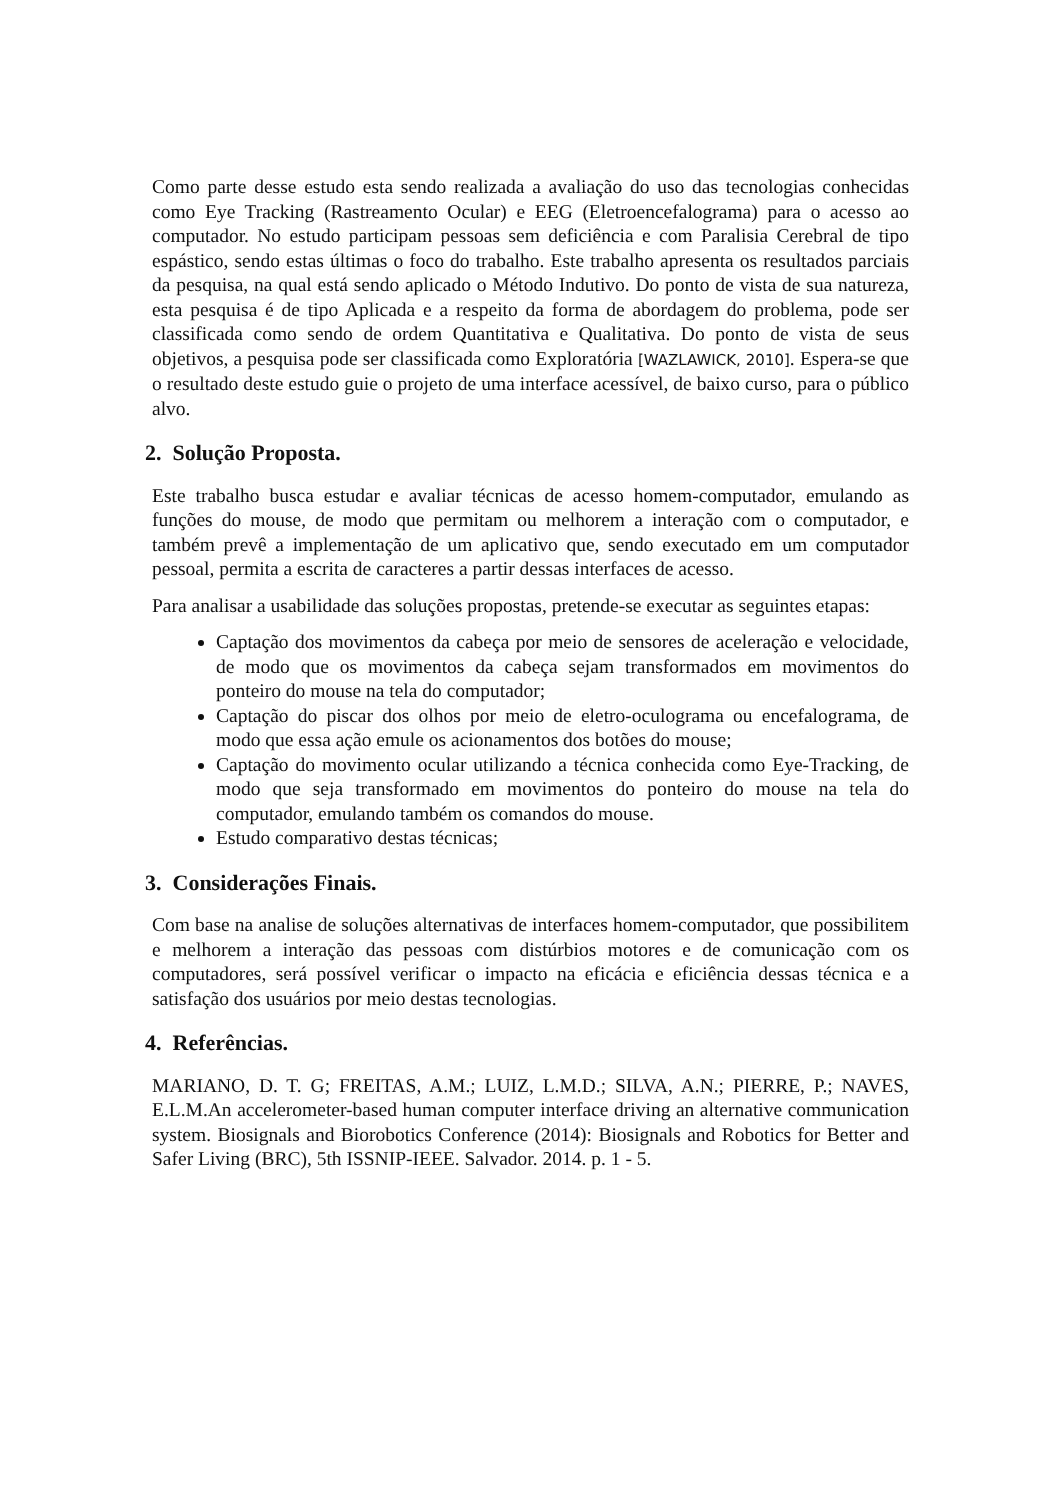Como parte desse estudo esta sendo realizada a avaliação do uso das tecnologias conhecidas como Eye Tracking (Rastreamento Ocular) e EEG (Eletroencefalograma) para o acesso ao computador. No estudo participam pessoas sem deficiência e com Paralisia Cerebral de tipo espástico, sendo estas últimas o foco do trabalho. Este trabalho apresenta os resultados parciais da pesquisa, na qual está sendo aplicado o Método Indutivo. Do ponto de vista de sua natureza, esta pesquisa é de tipo Aplicada e a respeito da forma de abordagem do problema, pode ser classificada como sendo de ordem Quantitativa e Qualitativa. Do ponto de vista de seus objetivos, a pesquisa pode ser classificada como Exploratória [WAZLAWICK, 2010]. Espera-se que o resultado deste estudo guie o projeto de uma interface acessível, de baixo curso, para o público alvo.
2. Solução Proposta.
Este trabalho busca estudar e avaliar técnicas de acesso homem-computador, emulando as funções do mouse, de modo que permitam ou melhorem a interação com o computador, e também prevê a implementação de um aplicativo que, sendo executado em um computador pessoal, permita a escrita de caracteres a partir dessas interfaces de acesso.
Para analisar a usabilidade das soluções propostas, pretende-se executar as seguintes etapas:
Captação dos movimentos da cabeça por meio de sensores de aceleração e velocidade, de modo que os movimentos da cabeça sejam transformados em movimentos do ponteiro do mouse na tela do computador;
Captação do piscar dos olhos por meio de eletro-oculograma ou encefalograma, de modo que essa ação emule os acionamentos dos botões do mouse;
Captação do movimento ocular utilizando a técnica conhecida como Eye-Tracking, de modo que seja transformado em movimentos do ponteiro do mouse na tela do computador, emulando também os comandos do mouse.
Estudo comparativo destas técnicas;
3. Considerações Finais.
Com base na analise de soluções alternativas de interfaces homem-computador, que possibilitem e melhorem a interação das pessoas com distúrbios motores e de comunicação com os computadores, será possível verificar o impacto na eficácia e eficiência dessas técnica e a satisfação dos usuários por meio destas tecnologias.
4. Referências.
MARIANO, D. T. G; FREITAS, A.M.; LUIZ, L.M.D.; SILVA, A.N.; PIERRE, P.; NAVES, E.L.M.An accelerometer-based human computer interface driving an alternative communication system. Biosignals and Biorobotics Conference (2014): Biosignals and Robotics for Better and Safer Living (BRC), 5th ISSNIP-IEEE. Salvador. 2014. p. 1 - 5.